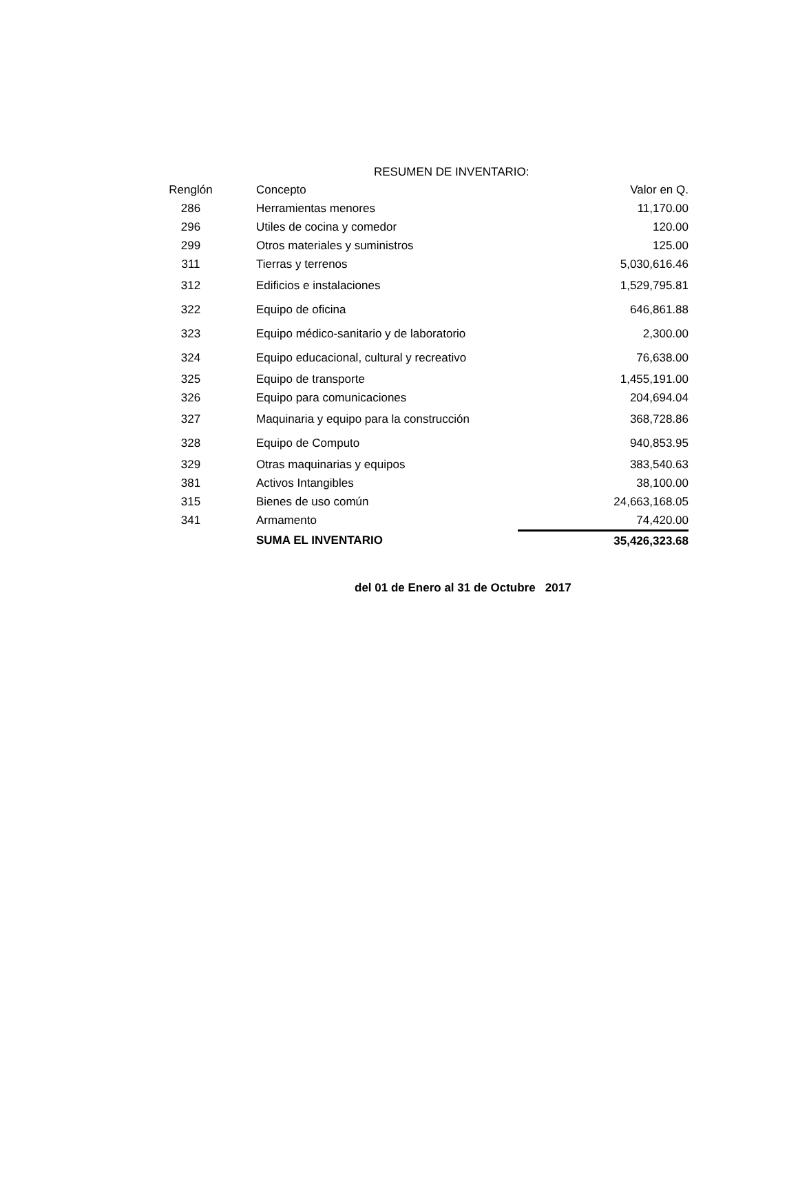RESUMEN DE INVENTARIO:
| Renglón | | Concepto | Valor en Q. |
| --- | --- | --- | --- |
| 286 | | Herramientas menores | 11,170.00 |
| 296 | | Utiles de cocina y comedor | 120.00 |
| 299 | | Otros materiales y suministros | 125.00 |
| 311 | | Tierras y terrenos | 5,030,616.46 |
| 312 | | Edificios e instalaciones | 1,529,795.81 |
| 322 | | Equipo de oficina | 646,861.88 |
| 323 | | Equipo médico-sanitario y de laboratorio | 2,300.00 |
| 324 | | Equipo educacional, cultural y recreativo | 76,638.00 |
| 325 | | Equipo de transporte | 1,455,191.00 |
| 326 | | Equipo para comunicaciones | 204,694.04 |
| 327 | | Maquinaria y equipo para la construcción | 368,728.86 |
| 328 | | Equipo de Computo | 940,853.95 |
| 329 | | Otras maquinarias y equipos | 383,540.63 |
| 381 | | Activos Intangibles | 38,100.00 |
| 315 | | Bienes de uso común | 24,663,168.05 |
| 341 | | Armamento | 74,420.00 |
| | | SUMA EL INVENTARIO | 35,426,323.68 |
del 01 de Enero al 31 de Octubre 2017